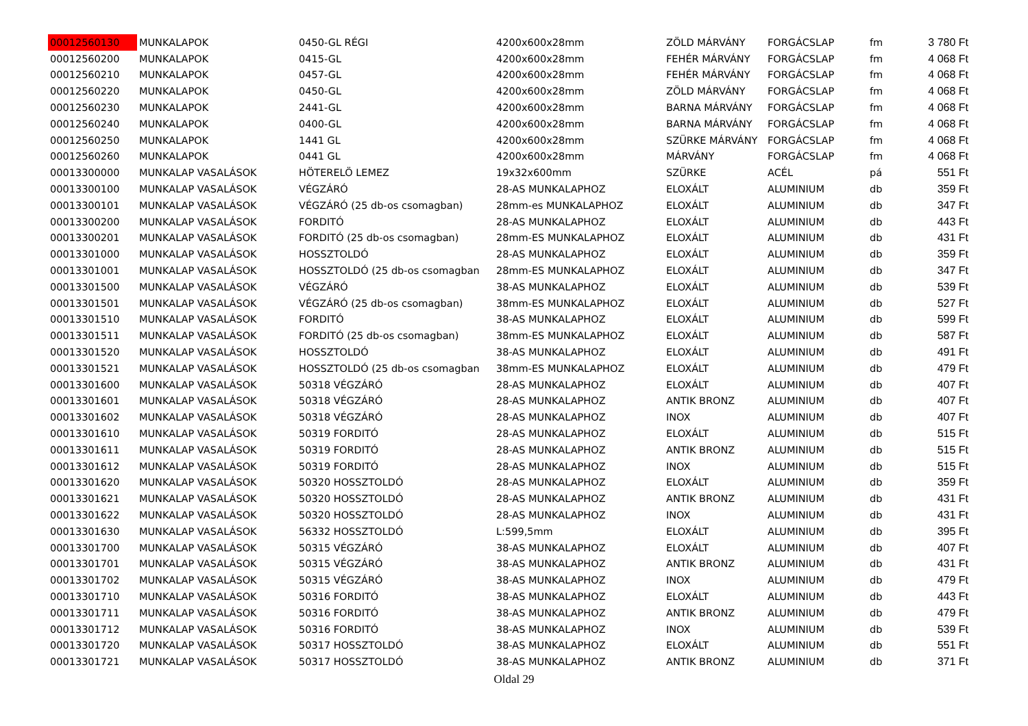| 00012560130 | MUNKALAPOK | 0450-GL RÉGI | 4200x600x28mm | ZÖLD MÁRVÁNY | FORGÁCSLAP | fm | 3 780 Ft |
| 00012560200 | MUNKALAPOK | 0415-GL | 4200x600x28mm | FEHÉR MÁRVÁNY | FORGÁCSLAP | fm | 4 068 Ft |
| 00012560210 | MUNKALAPOK | 0457-GL | 4200x600x28mm | FEHÉR MÁRVÁNY | FORGÁCSLAP | fm | 4 068 Ft |
| 00012560220 | MUNKALAPOK | 0450-GL | 4200x600x28mm | ZÖLD MÁRVÁNY | FORGÁCSLAP | fm | 4 068 Ft |
| 00012560230 | MUNKALAPOK | 2441-GL | 4200x600x28mm | BARNA MÁRVÁNY | FORGÁCSLAP | fm | 4 068 Ft |
| 00012560240 | MUNKALAPOK | 0400-GL | 4200x600x28mm | BARNA MÁRVÁNY | FORGÁCSLAP | fm | 4 068 Ft |
| 00012560250 | MUNKALAPOK | 1441 GL | 4200x600x28mm | SZÜRKE MÁRVÁNY | FORGÁCSLAP | fm | 4 068 Ft |
| 00012560260 | MUNKALAPOK | 0441 GL | 4200x600x28mm | MÁRVÁNY | FORGÁCSLAP | fm | 4 068 Ft |
| 00013300000 | MUNKALAP VASALÁSOK | HÖTERELÖ LEMEZ | 19x32x600mm | SZÜRKE | ACÉL | pá | 551 Ft |
| 00013300100 | MUNKALAP VASALÁSOK | VÉGZÁRÓ | 28-AS MUNKALAPHOZ | ELOXÁLT | ALUMINIUM | db | 359 Ft |
| 00013300101 | MUNKALAP VASALÁSOK | VÉGZÁRÓ (25 db-os csomagban) | 28mm-es MUNKALAPHOZ | ELOXÁLT | ALUMINIUM | db | 347 Ft |
| 00013300200 | MUNKALAP VASALÁSOK | FORDITÓ | 28-AS MUNKALAPHOZ | ELOXÁLT | ALUMINIUM | db | 443 Ft |
| 00013300201 | MUNKALAP VASALÁSOK | FORDITÓ (25 db-os csomagban) | 28mm-ES MUNKALAPHOZ | ELOXÁLT | ALUMINIUM | db | 431 Ft |
| 00013301000 | MUNKALAP VASALÁSOK | HOSSZTOLDÓ | 28-AS MUNKALAPHOZ | ELOXÁLT | ALUMINIUM | db | 359 Ft |
| 00013301001 | MUNKALAP VASALÁSOK | HOSSZTOLDÓ (25 db-os csomagban | 28mm-ES MUNKALAPHOZ | ELOXÁLT | ALUMINIUM | db | 347 Ft |
| 00013301500 | MUNKALAP VASALÁSOK | VÉGZÁRÓ | 38-AS MUNKALAPHOZ | ELOXÁLT | ALUMINIUM | db | 539 Ft |
| 00013301501 | MUNKALAP VASALÁSOK | VÉGZÁRÓ (25 db-os csomagban) | 38mm-ES MUNKALAPHOZ | ELOXÁLT | ALUMINIUM | db | 527 Ft |
| 00013301510 | MUNKALAP VASALÁSOK | FORDITÓ | 38-AS MUNKALAPHOZ | ELOXÁLT | ALUMINIUM | db | 599 Ft |
| 00013301511 | MUNKALAP VASALÁSOK | FORDITÓ (25 db-os csomagban) | 38mm-ES MUNKALAPHOZ | ELOXÁLT | ALUMINIUM | db | 587 Ft |
| 00013301520 | MUNKALAP VASALÁSOK | HOSSZTOLDÓ | 38-AS MUNKALAPHOZ | ELOXÁLT | ALUMINIUM | db | 491 Ft |
| 00013301521 | MUNKALAP VASALÁSOK | HOSSZTOLDÓ (25 db-os csomagban | 38mm-ES MUNKALAPHOZ | ELOXÁLT | ALUMINIUM | db | 479 Ft |
| 00013301600 | MUNKALAP VASALÁSOK | 50318 VÉGZÁRÓ | 28-AS MUNKALAPHOZ | ELOXÁLT | ALUMINIUM | db | 407 Ft |
| 00013301601 | MUNKALAP VASALÁSOK | 50318 VÉGZÁRÓ | 28-AS MUNKALAPHOZ | ANTIK BRONZ | ALUMINIUM | db | 407 Ft |
| 00013301602 | MUNKALAP VASALÁSOK | 50318 VÉGZÁRÓ | 28-AS MUNKALAPHOZ | INOX | ALUMINIUM | db | 407 Ft |
| 00013301610 | MUNKALAP VASALÁSOK | 50319 FORDITÓ | 28-AS MUNKALAPHOZ | ELOXÁLT | ALUMINIUM | db | 515 Ft |
| 00013301611 | MUNKALAP VASALÁSOK | 50319 FORDITÓ | 28-AS MUNKALAPHOZ | ANTIK BRONZ | ALUMINIUM | db | 515 Ft |
| 00013301612 | MUNKALAP VASALÁSOK | 50319 FORDITÓ | 28-AS MUNKALAPHOZ | INOX | ALUMINIUM | db | 515 Ft |
| 00013301620 | MUNKALAP VASALÁSOK | 50320 HOSSZTOLDÓ | 28-AS MUNKALAPHOZ | ELOXÁLT | ALUMINIUM | db | 359 Ft |
| 00013301621 | MUNKALAP VASALÁSOK | 50320 HOSSZTOLDÓ | 28-AS MUNKALAPHOZ | ANTIK BRONZ | ALUMINIUM | db | 431 Ft |
| 00013301622 | MUNKALAP VASALÁSOK | 50320 HOSSZTOLDÓ | 28-AS MUNKALAPHOZ | INOX | ALUMINIUM | db | 431 Ft |
| 00013301630 | MUNKALAP VASALÁSOK | 56332 HOSSZTOLDÓ | L:599,5mm | ELOXÁLT | ALUMINIUM | db | 395 Ft |
| 00013301700 | MUNKALAP VASALÁSOK | 50315 VÉGZÁRÓ | 38-AS MUNKALAPHOZ | ELOXÁLT | ALUMINIUM | db | 407 Ft |
| 00013301701 | MUNKALAP VASALÁSOK | 50315 VÉGZÁRÓ | 38-AS MUNKALAPHOZ | ANTIK BRONZ | ALUMINIUM | db | 431 Ft |
| 00013301702 | MUNKALAP VASALÁSOK | 50315 VÉGZÁRÓ | 38-AS MUNKALAPHOZ | INOX | ALUMINIUM | db | 479 Ft |
| 00013301710 | MUNKALAP VASALÁSOK | 50316 FORDITÓ | 38-AS MUNKALAPHOZ | ELOXÁLT | ALUMINIUM | db | 443 Ft |
| 00013301711 | MUNKALAP VASALÁSOK | 50316 FORDITÓ | 38-AS MUNKALAPHOZ | ANTIK BRONZ | ALUMINIUM | db | 479 Ft |
| 00013301712 | MUNKALAP VASALÁSOK | 50316 FORDITÓ | 38-AS MUNKALAPHOZ | INOX | ALUMINIUM | db | 539 Ft |
| 00013301720 | MUNKALAP VASALÁSOK | 50317 HOSSZTOLDÓ | 38-AS MUNKALAPHOZ | ELOXÁLT | ALUMINIUM | db | 551 Ft |
| 00013301721 | MUNKALAP VASALÁSOK | 50317 HOSSZTOLDÓ | 38-AS MUNKALAPHOZ | ANTIK BRONZ | ALUMINIUM | db | 371 Ft |
Oldal 29